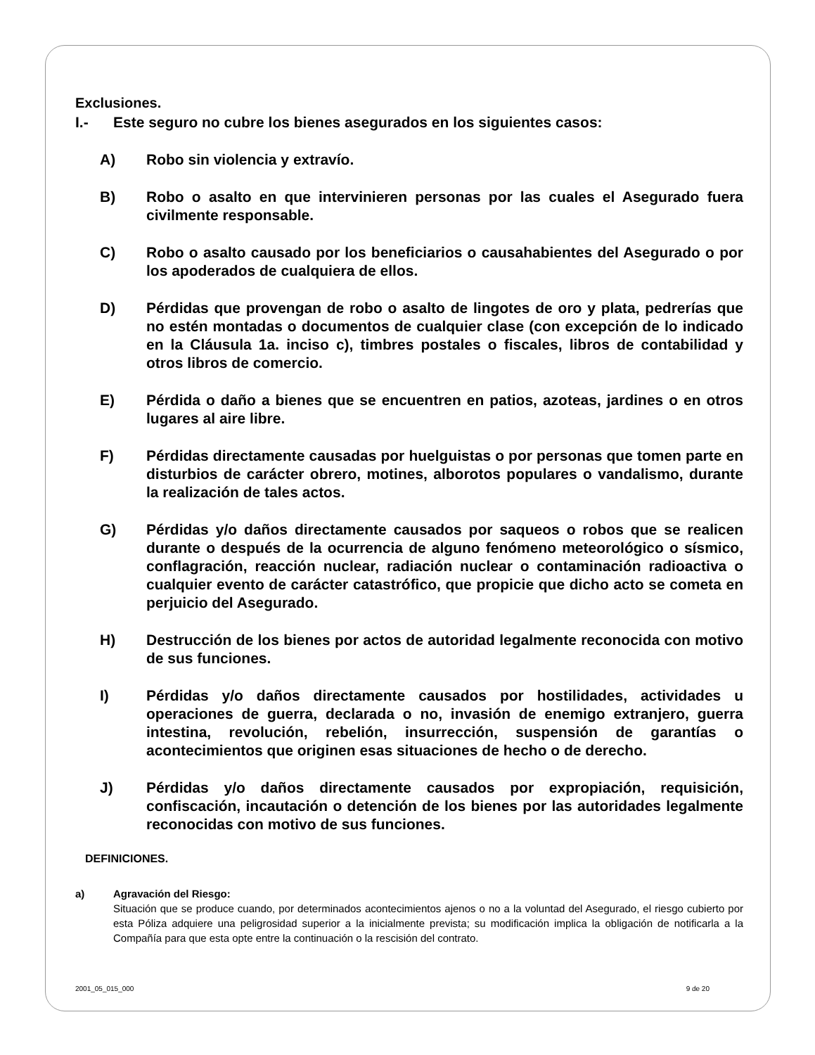Exclusiones.
I.- Este seguro no cubre los bienes asegurados en los siguientes casos:
A) Robo sin violencia y extravío.
B) Robo o asalto en que intervinieren personas por las cuales el Asegurado fuera civilmente responsable.
C) Robo o asalto causado por los beneficiarios o causahabientes del Asegurado o por los apoderados de cualquiera de ellos.
D) Pérdidas que provengan de robo o asalto de lingotes de oro y plata, pedrerías que no estén montadas o documentos de cualquier clase (con excepción de lo indicado en la Cláusula 1a. inciso c), timbres postales o fiscales, libros de contabilidad y otros libros de comercio.
E) Pérdida o daño a bienes que se encuentren en patios, azoteas, jardines o en otros lugares al aire libre.
F) Pérdidas directamente causadas por huelguistas o por personas que tomen parte en disturbios de carácter obrero, motines, alborotos populares o vandalismo, durante la realización de tales actos.
G) Pérdidas y/o daños directamente causados por saqueos o robos que se realicen durante o después de la ocurrencia de alguno fenómeno meteorológico o sísmico, conflagración, reacción nuclear, radiación nuclear o contaminación radioactiva o cualquier evento de carácter catastrófico, que propicie que dicho acto se cometa en perjuicio del Asegurado.
H) Destrucción de los bienes por actos de autoridad legalmente reconocida con motivo de sus funciones.
I) Pérdidas y/o daños directamente causados por hostilidades, actividades u operaciones de guerra, declarada o no, invasión de enemigo extranjero, guerra intestina, revolución, rebelión, insurrección, suspensión de garantías o acontecimientos que originen esas situaciones de hecho o de derecho.
J) Pérdidas y/o daños directamente causados por expropiación, requisición, confiscación, incautación o detención de los bienes por las autoridades legalmente reconocidas con motivo de sus funciones.
DEFINICIONES.
a) Agravación del Riesgo:
Situación que se produce cuando, por determinados acontecimientos ajenos o no a la voluntad del Asegurado, el riesgo cubierto por esta Póliza adquiere una peligrosidad superior a la inicialmente prevista; su modificación implica la obligación de notificarla a la Compañía para que esta opte entre la continuación o la rescisión del contrato.
2001_05_015_000 9 de 20